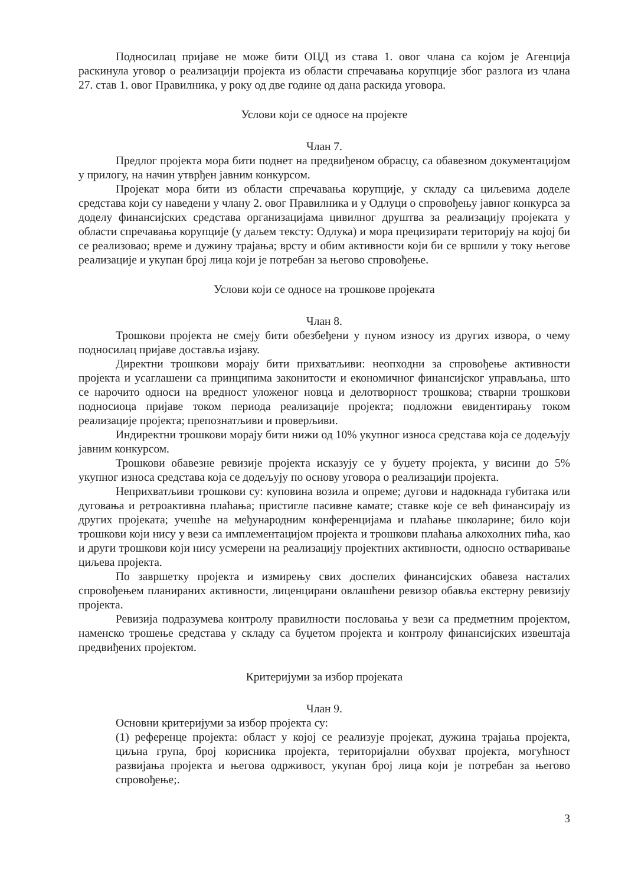Подносилац пријаве не може бити ОЦД из става 1. овог члана са којом је Агенција раскинула уговор о реализацији пројекта из области спречавања корупције због разлога из члана 27. став 1. овог Правилника, у року од две године од дана раскида уговора.
Услови који се односе на пројекте
Члан 7.
Предлог пројекта мора бити поднет на предвиђеном обрасцу, са обавезном документацијом у прилогу, на начин утврђен јавним конкурсом.
Пројекат мора бити из области спречавања корупције, у складу са циљевима доделе средстава који су наведени у члану 2. овог Правилника и у Одлуци о спровођењу јавног конкурса за доделу финансијских средстава организацијама цивилног друштва за реализацију пројеката у области спречавања корупције (у даљем тексту: Одлука) и мора прецизирати територију на којој би се реализовао; време и дужину трајања; врсту и обим активности који би се вршили у току његове реализације и укупан број лица који је потребан за његово спровођење.
Услови који се односе на трошкове пројеката
Члан 8.
Трошкови пројекта не смеју бити обезбеђени у пуном износу из других извора, о чему подносилац пријаве доставља изјаву.
Директни трошкови морају бити прихватљиви: неопходни за спровођење активности пројекта и усаглашени са принципима законитости и економичног финансијског управљања, што се нарочито односи на вредност уложеног новца и делотворност трошкова; стварни трошкови подносиоца пријаве током периода реализације пројекта; подложни евидентирању током реализације пројекта; препознатљиви и проверљиви.
Индиректни трошкови морају бити нижи од 10% укупног износа средстава која се додељују јавним конкурсом.
Трошкови обавезне ревизије пројекта исказују се у буџету пројекта, у висини до 5% укупног износа средстава која се додељују по основу уговора о реализацији пројекта.
Неприхватљиви трошкови су: куповина возила и опреме; дугови и надокнада губитака или дуговања и ретроактивна плаћања; пристигле пасивне камате; ставке које се већ финансирају из других пројеката; учешће на међународним конференцијама и плаћање школарине; било који трошкови који нису у вези са имплементацијом пројекта и трошкови плаћања алкохолних пића, као и други трошкови који нису усмерени на реализацију пројектних активности, односно остваривање циљева пројекта.
По завршетку пројекта и измирењу свих доспелих финансијских обавеза насталих спровођењем планираних активности, лиценцирани овлашћени ревизор обавља екстерну ревизију пројекта.
Ревизија подразумева контролу правилности пословања у вези са предметним пројектом, наменско трошење средстава у складу са буџетом пројекта и контролу финансијских извештаја предвиђених пројектом.
Критеријуми за избор пројеката
Члан 9.
Основни критеријуми за избор пројекта су:
(1) референце пројекта: област у којој се реализује пројекат, дужина трајања пројекта, циљна група, број корисника пројекта, територијални обухват пројекта, могућност развијања пројекта и његова одрживост, укупан број лица који је потребан за његово спровођење;.
3